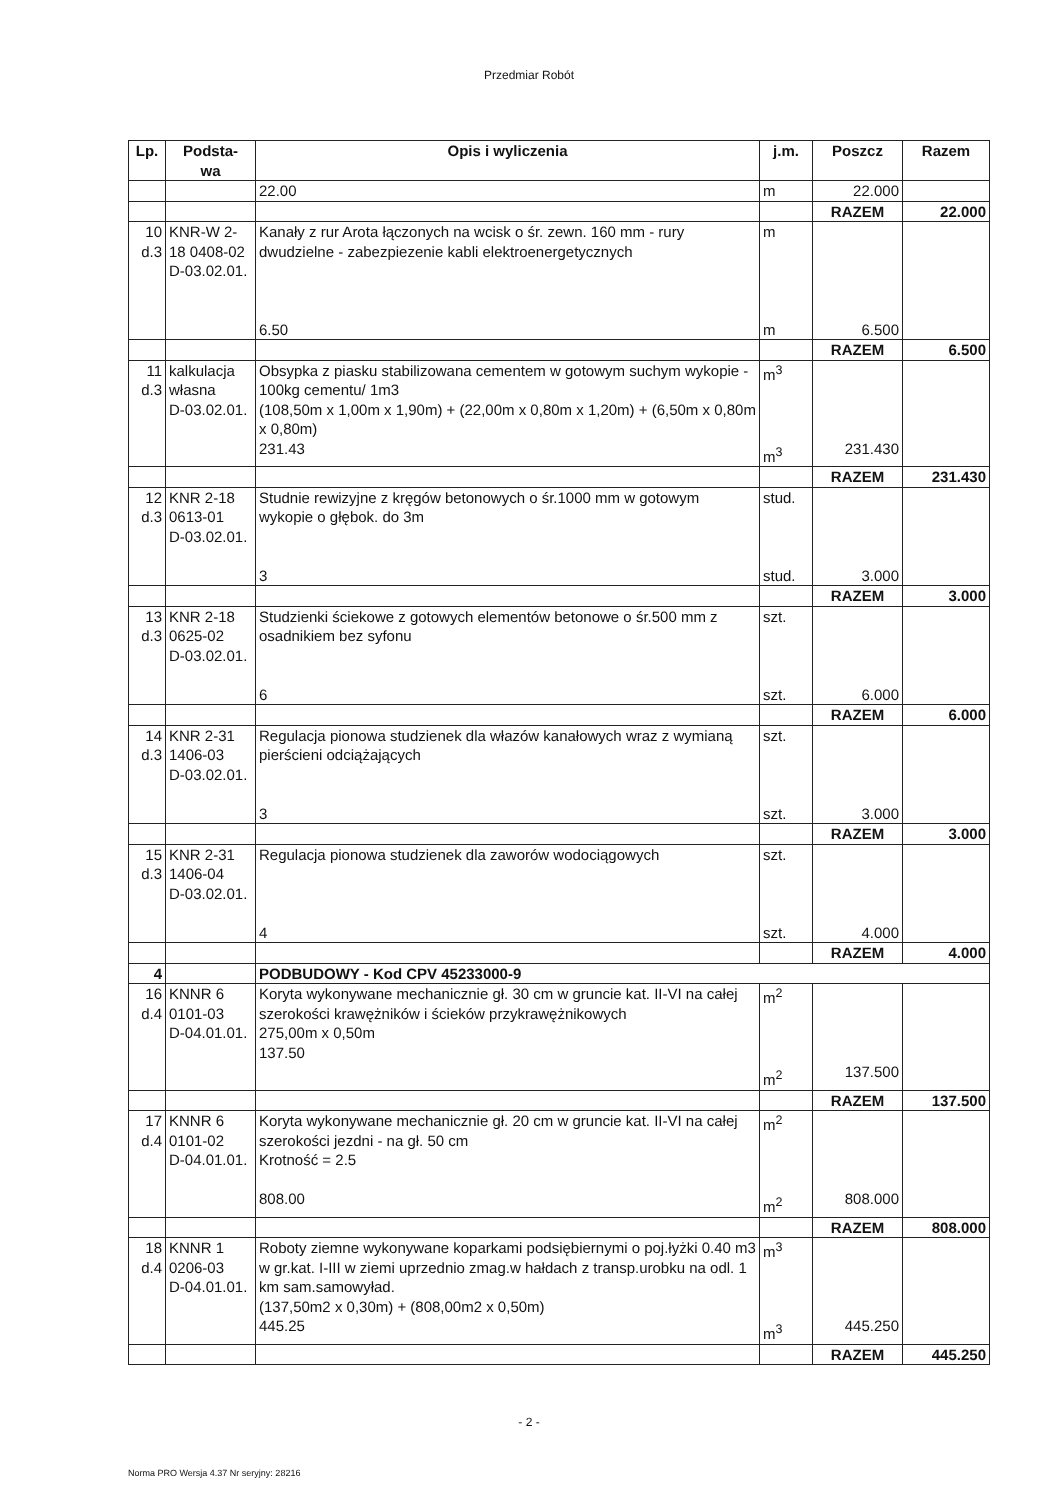Przedmiar Robót
| Lp. | Podsta- wa | Opis i wyliczenia | j.m. | Poszcz | Razem |
| --- | --- | --- | --- | --- | --- |
| | | 22.00 | m | 22.000 | |
| | | | | RAZEM | 22.000 |
| 10 d.3 | KNR-W 2-18 0408-02 D-03.02.01. | Kanały z rur Arota łączonych na wcisk o śr. zewn. 160 mm - rury dwudzielne - zabezpiezenie kabli elektroenergetycznych 6.50 | m m | 6.500 | |
| | | | | RAZEM | 6.500 |
| 11 d.3 | kalkulacja własna D-03.02.01. | Obsypka z piasku stabilizowana cementem w gotowym suchym wykopie - 100kg cementu/ 1m3 (108,50m x 1,00m x 1,90m) + (22,00m x 0,80m x 1,20m) + (6,50m x 0,80m x 0,80m) 231.43 | m<sup>3</sup> m<sup>3</sup> | 231.430 | |
| | | | | RAZEM | 231.430 |
| 12 d.3 | KNR 2-18 0613-01 D-03.02.01. | Studnie rewizyjne z kręgów betonowych o śr.1000 mm w gotowym wykopie o głębok. do 3m 3 | stud. stud. | 3.000 | |
| | | | | RAZEM | 3.000 |
| 13 d.3 | KNR 2-18 0625-02 D-03.02.01. | Studzienki ściekowe z gotowych elementów betonowe o śr.500 mm z osadnikiem bez syfonu 6 | szt. szt. | 6.000 | |
| | | | | RAZEM | 6.000 |
| 14 d.3 | KNR 2-31 1406-03 D-03.02.01. | Regulacja pionowa studzienek dla włazów kanałowych wraz z wymianą pierścieni odciążających 3 | szt. szt. | 3.000 | |
| | | | | RAZEM | 3.000 |
| 15 d.3 | KNR 2-31 1406-04 D-03.02.01. | Regulacja pionowa studzienek dla zaworów wodociągowych 4 | szt. szt. | 4.000 | |
| | | | | RAZEM | 4.000 |
| 4 | | PODBUDOWY - Kod CPV 45233000-9 | | | |
| 16 d.4 | KNNR 6 0101-03 D-04.01.01. | Koryta wykonywane mechanicznie gł. 30 cm w gruncie kat. II-VI na całej szerokości krawężników i ścieków przykrawężnikowych 275,00m x 0,50m 137.50 | m<sup>2</sup> m<sup>2</sup> | 137.500 | |
| | | | | RAZEM | 137.500 |
| 17 d.4 | KNNR 6 0101-02 D-04.01.01. | Koryta wykonywane mechanicznie gł. 20 cm w gruncie kat. II-VI na całej szerokości jezdni - na gł. 50 cm Krotność = 2.5 808.00 | m<sup>2</sup> m<sup>2</sup> | 808.000 | |
| | | | | RAZEM | 808.000 |
| 18 d.4 | KNNR 1 0206-03 D-04.01.01. | Roboty ziemne wykonywane koparkami podsiębiernymi o poj.łyżki 0.40 m3 w gr.kat. I-III w ziemi uprzednio zmag.w hałdach z transp.urobku na odl. 1 km sam.samowyład. (137,50m2 x 0,30m) + (808,00m2 x 0,50m) 445.25 | m<sup>3</sup> m<sup>3</sup> | 445.250 | |
| | | | | RAZEM | 445.250 |
- 2 -
Norma PRO Wersja 4.37 Nr seryjny: 28216